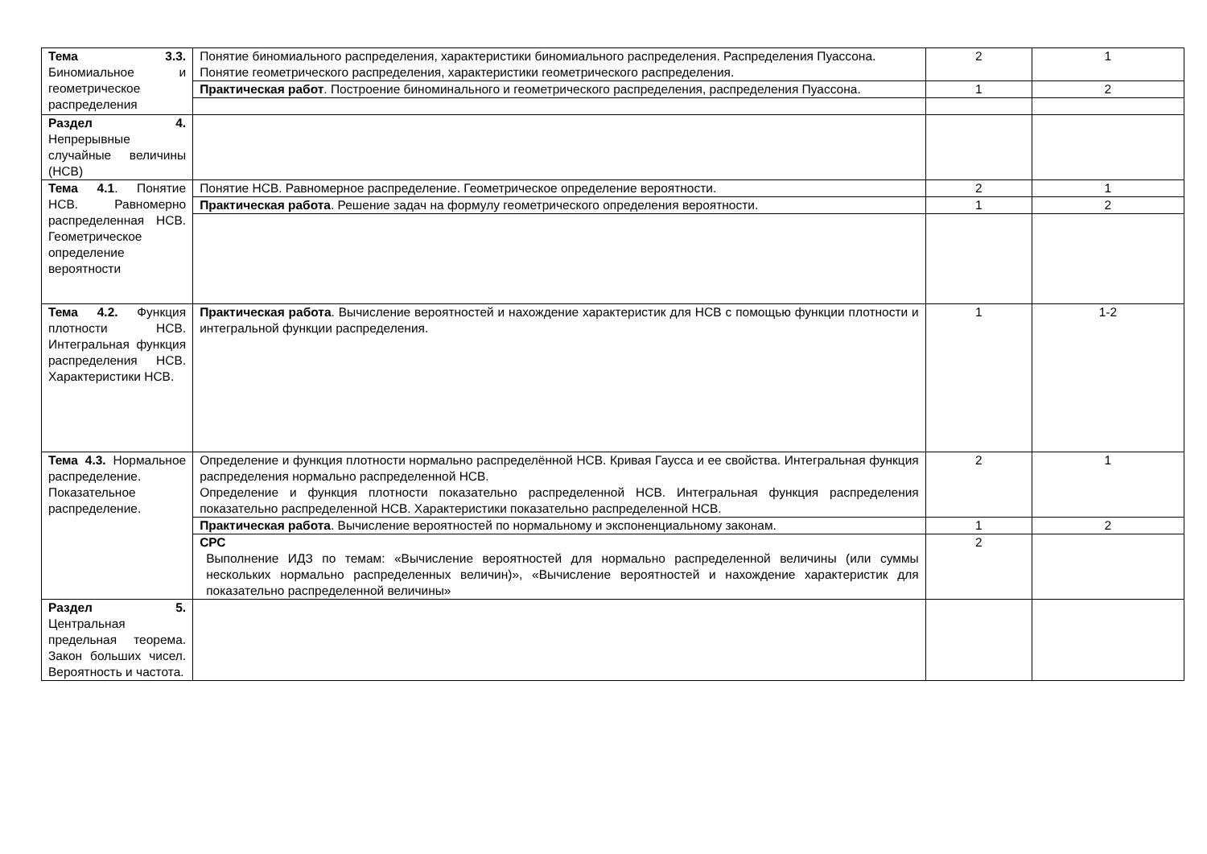| Тема 3.3. Биномиальное и геометрическое распределения | Понятие биномиального распределения, характеристики биномиального распределения. Распределения Пуассона. Понятие геометрического распределения, характеристики геометрического распределения. | 2 | 1 |
| | Практическая работ . Построение биноминального и геометрического распределения, распределения Пуассона. | 1 | 2 |
| Раздел 4. Непрерывные случайные величины (НСВ) | | | |
| Тема 4.1 . Понятие НСВ. Равномерно распределенная НСВ. Геометрическое определение вероятности | Понятие НСВ. Равномерное распределение. Геометрическое определение вероятности. | 2 | 1 |
| | Практическая работа . Решение задач на формулу геометрического определения вероятности. | 1 | 2 |
| Тема 4.2. Функция плотности НСВ. Интегральная функция распределения НСВ. Характеристики НСВ. | Практическая работа . Вычисление вероятностей и нахождение характеристик для НСВ с помощью функции плотности и интегральной функции распределения. | 1 | 1-2 |
| Тема 4.3. Нормальное распределение. Показательное распределение. | Определение и функция плотности нормально распределённой НСВ. Кривая Гаусса и ее свойства. Интегральная функция распределения нормально распределенной НСВ. Определение и функция плотности показательно распределенной НСВ. Интегральная функция распределения показательно распределенной НСВ. Характеристики показательно распределенной НСВ. | 2 | 1 |
| | Практическая работа . Вычисление вероятностей по нормальному и экспоненциальному законам. | 1 | 2 |
| | СРС Выполнение ИДЗ по темам: «Вычисление вероятностей для нормально распределенной величины (или суммы нескольких нормально распределенных величин)», «Вычисление вероятностей и нахождение характеристик для показательно распределенной величины» | 2 | |
| Раздел 5. Центральная предельная теорема. Закон больших чисел. Вероятность и частота. | | | |